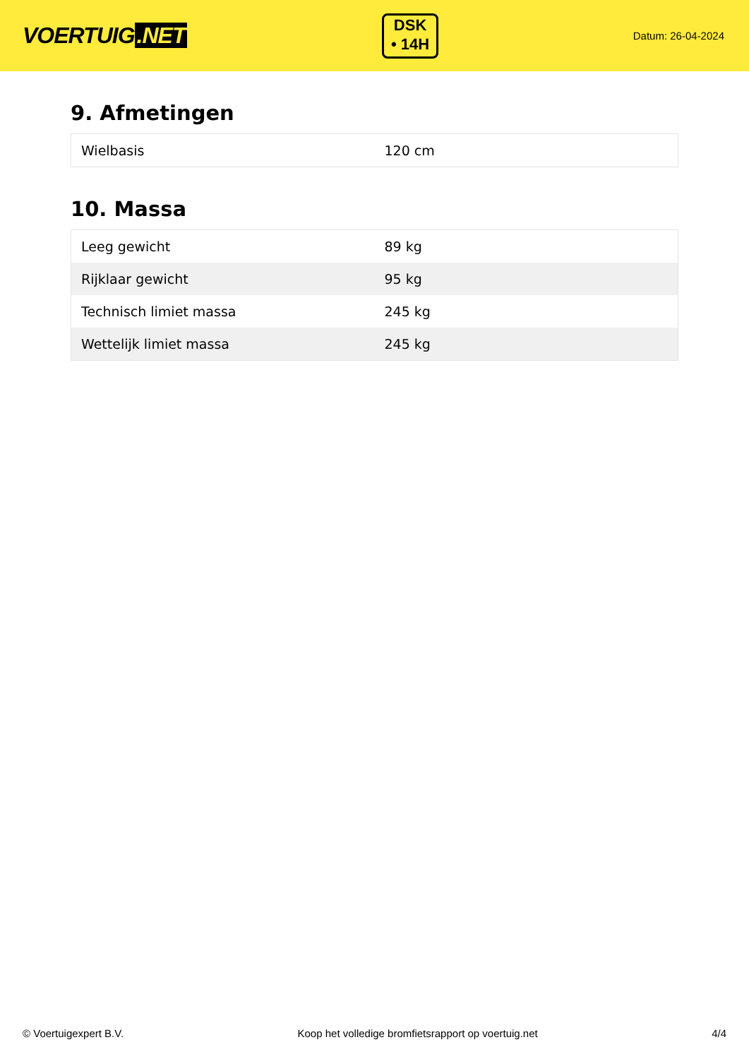VOERTUIG.NET
DSK
• 14H
Datum: 26-04-2024
9. Afmetingen
| Wielbasis | 120 cm |
10. Massa
| Leeg gewicht | 89 kg |
| Rijklaar gewicht | 95 kg |
| Technisch limiet massa | 245 kg |
| Wettelijk limiet massa | 245 kg |
© Voertuigexpert B.V. Koop het volledige bromfietsrapport op voertuig.net 4/4